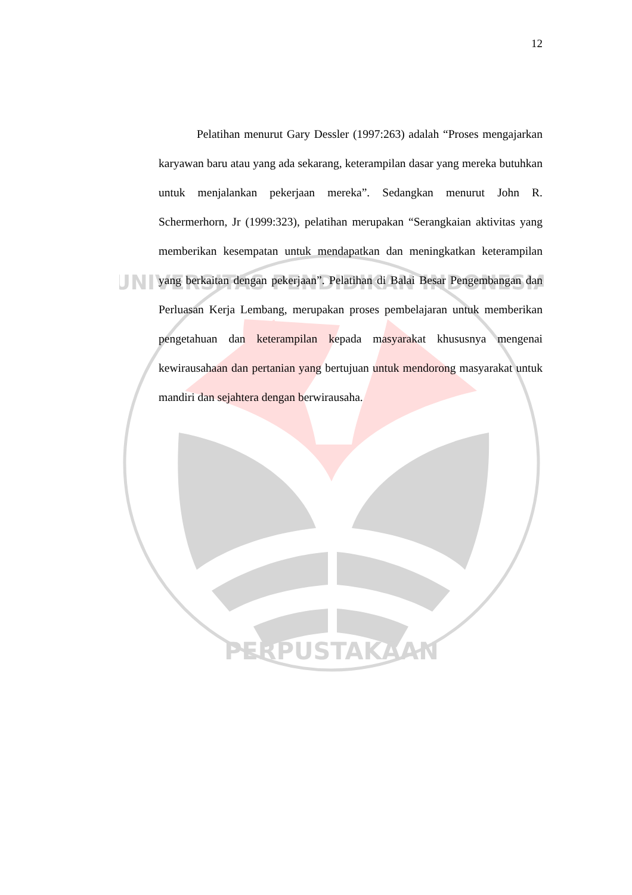PERPUSTAKAAN
UNIVERSITAS PENDIDIKAN INDONESIA
12
Pelatihan menurut Gary Dessler (1997:263) adalah “Proses mengajarkan karyawan baru atau yang ada sekarang, keterampilan dasar yang mereka butuhkan untuk menjalankan pekerjaan mereka”. Sedangkan menurut John R. Schermerhorn, Jr (1999:323), pelatihan merupakan “Serangkaian aktivitas yang memberikan kesempatan untuk mendapatkan dan meningkatkan keterampilan yang berkaitan dengan pekerjaan”. Pelatihan di Balai Besar Pengembangan dan Perluasan Kerja Lembang, merupakan proses pembelajaran untuk memberikan pengetahuan dan keterampilan kepada masyarakat khususnya mengenai kewirausahaan dan pertanian yang bertujuan untuk mendorong masyarakat untuk mandiri dan sejahtera dengan berwirausaha.